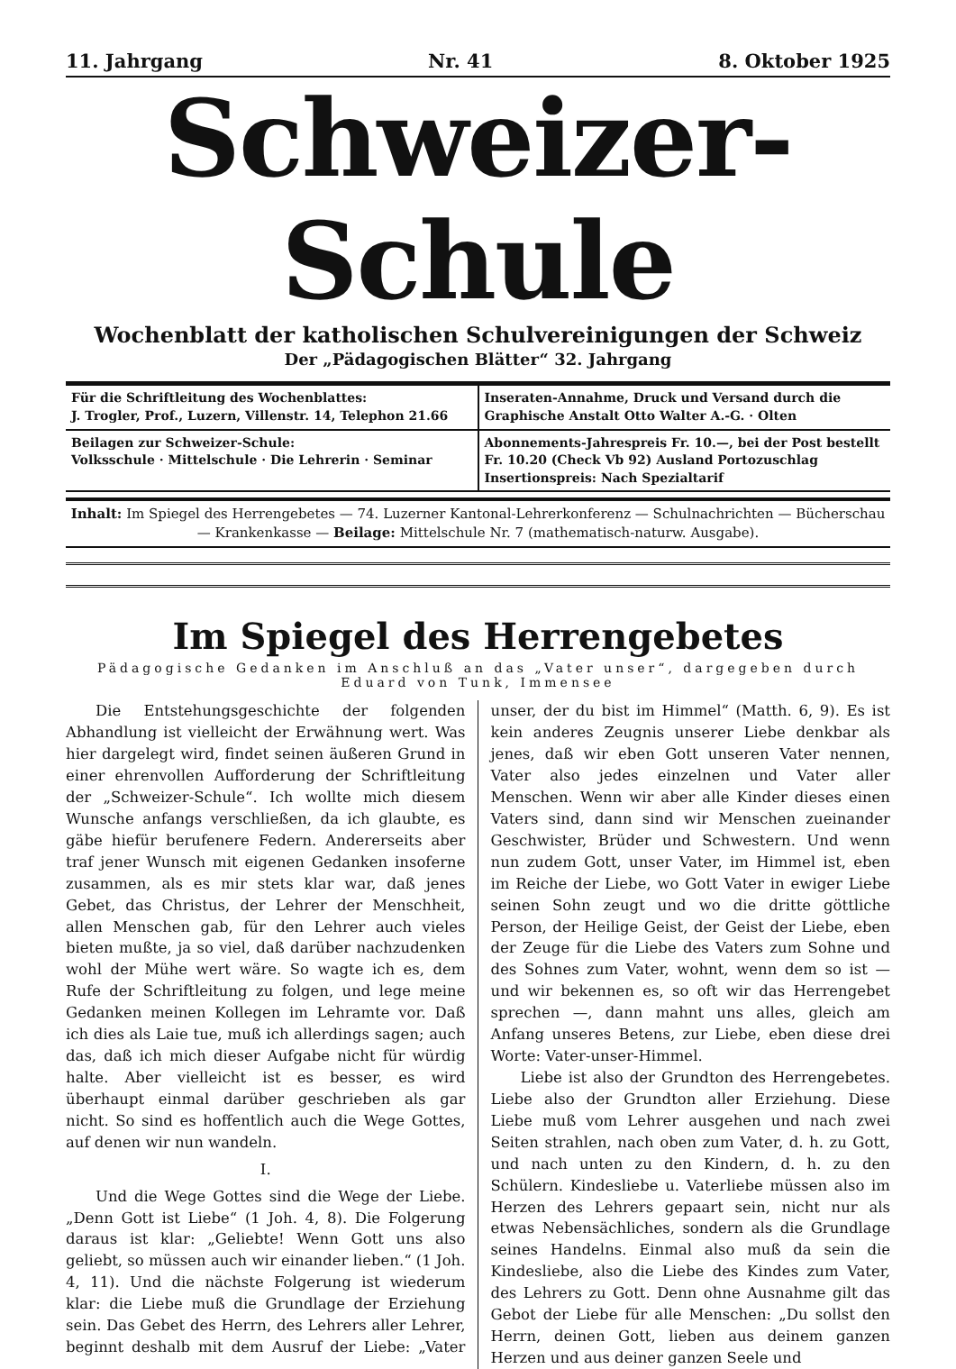11. Jahrgang Nr. 41 8. Oktober 1925
Schweizer-Schule
Wochenblatt der katholischen Schulvereinigungen der Schweiz
Der „Pädagogischen Blätter“ 32. Jahrgang
Für die Schriftleitung des Wochenblattes:
J. Trogler, Prof., Luzern, Villenstr. 14, Telephon 21.66
Inseraten-Annahme, Druck und Versand durch die
Graphische Anstalt Otto Walter A.-G. · Olten
Beilagen zur Schweizer-Schule:
Volksschule · Mittelschule · Die Lehrerin · Seminar
Abonnements-Jahrespreis Fr. 10.—, bei der Post bestellt Fr. 10.20 (Check Vb 92) Ausland Portozuschlag
Insertionspreis: Nach Spezialtarif
Inhalt: Im Spiegel des Herrengebetes — 74. Luzerner Kantonal-Lehrerkonferenz — Schulnachrichten — Bücherschau — Krankenkasse — Beilage: Mittelschule Nr. 7 (mathematisch-naturw. Ausgabe).
Im Spiegel des Herrengebetes
Pädagogische Gedanken im Anschluß an das „Vater unser“, dargegeben durch Eduard von Tunk, Immensee
Die Entstehungsgeschichte der folgenden Abhandlung ist vielleicht der Erwähnung wert. Was hier dargelegt wird, findet seinen äußeren Grund in einer ehrenvollen Aufforderung der Schriftleitung der „Schweizer-Schule“. Ich wollte mich diesem Wunsche anfangs verschließen, da ich glaubte, es gäbe hiefür berufenere Federn. Andererseits aber traf jener Wunsch mit eigenen Gedanken insoferne zusammen, als es mir stets klar war, daß jenes Gebet, das Christus, der Lehrer der Menschheit, allen Menschen gab, für den Lehrer auch vieles bieten mußte, ja so viel, daß darüber nachzudenken wohl der Mühe wert wäre. So wagte ich es, dem Rufe der Schriftleitung zu folgen, und lege meine Gedanken meinen Kollegen im Lehramte vor. Daß ich dies als Laie tue, muß ich allerdings sagen; auch das, daß ich mich dieser Aufgabe nicht für würdig halte. Aber vielleicht ist es besser, es wird überhaupt einmal darüber geschrieben als gar nicht. So sind es hoffentlich auch die Wege Gottes, auf denen wir nun wandeln.
I.
Und die Wege Gottes sind die Wege der Liebe. „Denn Gott ist Liebe“ (1 Joh. 4, 8). Die Folgerung daraus ist klar: „Geliebte! Wenn Gott uns also geliebt, so müssen auch wir einander lieben.“ (1 Joh. 4, 11). Und die nächste Folgerung ist wiederum klar: die Liebe muß die Grundlage der Erziehung sein. Das Gebet des Herrn, des Lehrers aller Lehrer, beginnt deshalb mit dem Ausruf der Liebe: „Vater unser, der du bist im Himmel“ (Matth. 6, 9). Es ist kein anderes Zeugnis unserer Liebe denkbar als jenes, daß wir eben Gott unseren Vater nennen, Vater also jedes einzelnen und Vater aller Menschen. Wenn wir aber alle Kinder dieses einen Vaters sind, dann sind wir Menschen zueinander Geschwister, Brüder und Schwestern. Und wenn nun zudem Gott, unser Vater, im Himmel ist, eben im Reiche der Liebe, wo Gott Vater in ewiger Liebe seinen Sohn zeugt und wo die dritte göttliche Person, der Heilige Geist, der Geist der Liebe, eben der Zeuge für die Liebe des Vaters zum Sohne und des Sohnes zum Vater, wohnt, wenn dem so ist — und wir bekennen es, so oft wir das Herrengebet sprechen —, dann mahnt uns alles, gleich am Anfang unseres Betens, zur Liebe, eben diese drei Worte: Vater-unser-Himmel.
Liebe ist also der Grundton des Herrengebetes. Liebe also der Grundton aller Erziehung. Diese Liebe muß vom Lehrer ausgehen und nach zwei Seiten strahlen, nach oben zum Vater, d. h. zu Gott, und nach unten zu den Kindern, d. h. zu den Schülern. Kindesliebe u. Vaterliebe müssen also im Herzen des Lehrers gepaart sein, nicht nur als etwas Nebensächliches, sondern als die Grundlage seines Handelns. Einmal also muß da sein die Kindesliebe, also die Liebe des Kindes zum Vater, des Lehrers zu Gott. Denn ohne Ausnahme gilt das Gebot der Liebe für alle Menschen: „Du sollst den Herrn, deinen Gott, lieben aus deinem ganzen Herzen und aus deiner ganzen Seele und